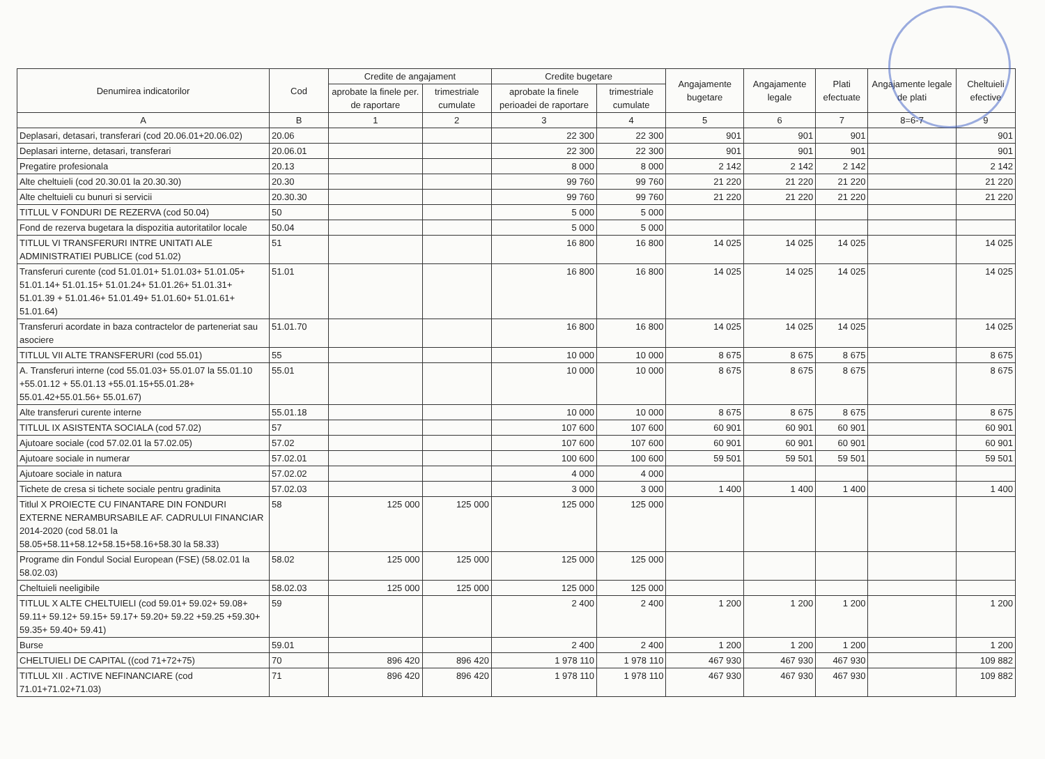| Denumirea indicatorilor | Cod | Credite de angajament | | Credite bugetare | | Angajamente bugetare | Angajamente legale | Plati efectuate | Angajamente legale de plati | Cheltuieli efective |
| --- | --- | --- | --- | --- | --- | --- | --- | --- | --- | --- |
| | | aprobate la finele per. de raportare | trimestriale cumulate | aprobate la finele perioadei de raportare | trimestriale cumulate | | | | | |
| A | B | 1 | 2 | 3 | 4 | 5 | 6 | 7 | 8=6-7 | 9 |
| Deplasari, detasari, transferari (cod 20.06.01+20.06.02) | 20.06 | | | 22 300 | 22 300 | 901 | 901 | 901 | | 901 |
| Deplasari interne, detasari, transferari | 20.06.01 | | | 22 300 | 22 300 | 901 | 901 | 901 | | 901 |
| Pregatire profesionala | 20.13 | | | 8 000 | 8 000 | 2 142 | 2 142 | 2 142 | | 2 142 |
| Alte cheltuieli (cod 20.30.01 la 20.30.30) | 20.30 | | | 99 760 | 99 760 | 21 220 | 21 220 | 21 220 | | 21 220 |
| Alte cheltuieli cu bunuri si servicii | 20.30.30 | | | 99 760 | 99 760 | 21 220 | 21 220 | 21 220 | | 21 220 |
| TITLUL V FONDURI DE REZERVA (cod 50.04) | 50 | | | 5 000 | 5 000 | | | | | |
| Fond de rezerva bugetara la dispozitia autoritatilor locale | 50.04 | | | 5 000 | 5 000 | | | | | |
| TITLUL VI TRANSFERURI INTRE UNITATI ALE ADMINISTRATIEI PUBLICE (cod 51.02) | 51 | | | 16 800 | 16 800 | 14 025 | 14 025 | 14 025 | | 14 025 |
| Transferuri curente (cod 51.01.01+ 51.01.03+ 51.01.05+ 51.01.14+ 51.01.15+ 51.01.24+ 51.01.26+ 51.01.31+ 51.01.39 + 51.01.46+ 51.01.49+ 51.01.60+ 51.01.61+ 51.01.64) | 51.01 | | | 16 800 | 16 800 | 14 025 | 14 025 | 14 025 | | 14 025 |
| Transferuri acordate in baza contractelor de parteneriat sau asociere | 51.01.70 | | | 16 800 | 16 800 | 14 025 | 14 025 | 14 025 | | 14 025 |
| TITLUL VII ALTE TRANSFERURI (cod 55.01) | 55 | | | 10 000 | 10 000 | 8 675 | 8 675 | 8 675 | | 8 675 |
| A. Transferuri interne (cod 55.01.03+ 55.01.07 la 55.01.10 +55.01.12 + 55.01.13 +55.01.15+55.01.28+ 55.01.42+55.01.56+ 55.01.67) | 55.01 | | | 10 000 | 10 000 | 8 675 | 8 675 | 8 675 | | 8 675 |
| Alte transferuri curente interne | 55.01.18 | | | 10 000 | 10 000 | 8 675 | 8 675 | 8 675 | | 8 675 |
| TITLUL IX ASISTENTA SOCIALA (cod 57.02) | 57 | | | 107 600 | 107 600 | 60 901 | 60 901 | 60 901 | | 60 901 |
| Ajutoare sociale (cod 57.02.01 la 57.02.05) | 57.02 | | | 107 600 | 107 600 | 60 901 | 60 901 | 60 901 | | 60 901 |
| Ajutoare sociale in numerar | 57.02.01 | | | 100 600 | 100 600 | 59 501 | 59 501 | 59 501 | | 59 501 |
| Ajutoare sociale in natura | 57.02.02 | | | 4 000 | 4 000 | | | | | |
| Tichete de cresa si tichete sociale pentru gradinita | 57.02.03 | | | 3 000 | 3 000 | 1 400 | 1 400 | 1 400 | | 1 400 |
| Titlul X PROIECTE CU FINANTARE DIN FONDURI EXTERNE NERAMBURSABILE AF. CADRULUI FINANCIAR 2014-2020 (cod 58.01 la 58.05+58.11+58.12+58.15+58.16+58.30 la 58.33) | 58 | 125 000 | 125 000 | 125 000 | 125 000 | | | | | |
| Programe din Fondul Social European (FSE) (58.02.01 la 58.02.03) | 58.02 | 125 000 | 125 000 | 125 000 | 125 000 | | | | | |
| Cheltuieli neeligibile | 58.02.03 | 125 000 | 125 000 | 125 000 | 125 000 | | | | | |
| TITLUL X ALTE CHELTUIELI (cod 59.01+ 59.02+ 59.08+ 59.11+ 59.12+ 59.15+ 59.17+ 59.20+ 59.22 +59.25 +59.30+ 59.35+ 59.40+ 59.41) | 59 | | | 2 400 | 2 400 | 1 200 | 1 200 | 1 200 | | 1 200 |
| Burse | 59.01 | | | 2 400 | 2 400 | 1 200 | 1 200 | 1 200 | | 1 200 |
| CHELTUIELI DE CAPITAL ((cod 71+72+75) | 70 | 896 420 | 896 420 | 1 978 110 | 1 978 110 | 467 930 | 467 930 | 467 930 | | 109 882 |
| TITLUL XII . ACTIVE NEFINANCIARE (cod 71.01+71.02+71.03) | 71 | 896 420 | 896 420 | 1 978 110 | 1 978 110 | 467 930 | 467 930 | 467 930 | | 109 882 |